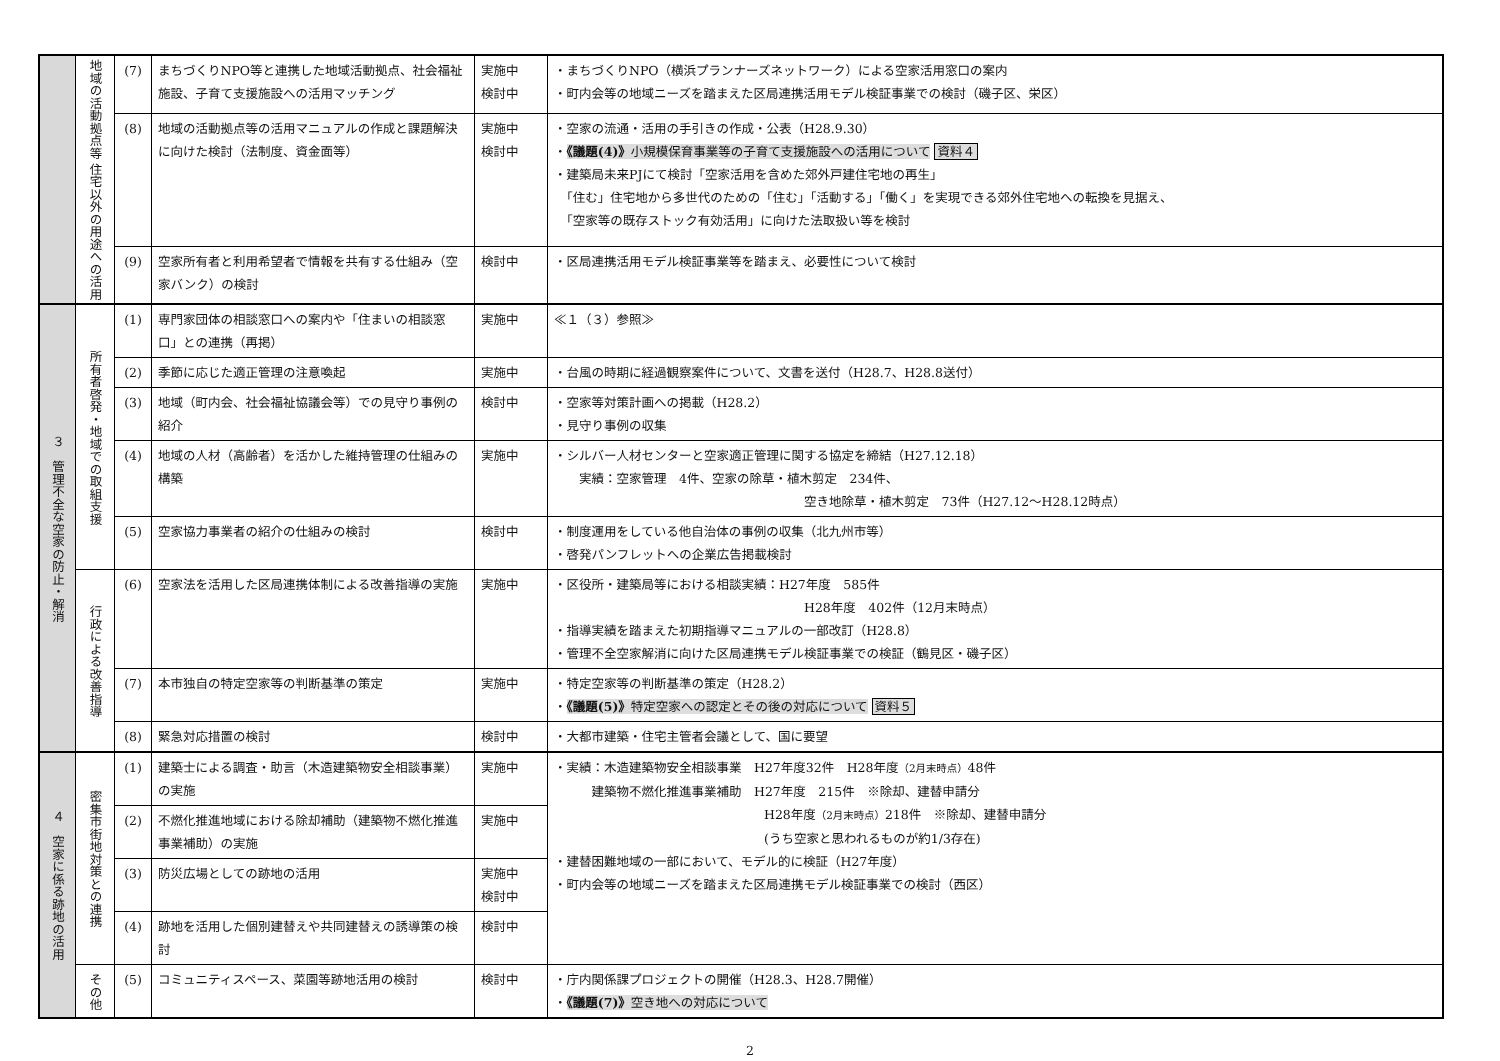| | 地域の活動拠点等 住宅以外の用途への活用 | (7) | まちづくりNPO等と連携した地域活動拠点、社会福祉施設、子育て支援施設への活用マッチング | 実施中 検討中 | ・まちづくりNPO（横浜プランナーズネットワーク）による空家活用窓口の案内 ・町内会等の地域ニーズを踏まえた区局連携活用モデル検証事業での検討（磯子区、栄区） |
| | | (8) | 地域の活動拠点等の活用マニュアルの作成と課題解決に向けた検討（法制度、資金面等） | 実施中 検討中 | ・空家の流通・活用の手引きの作成・公表（H28.9.30） ・ 《議題(4)》 小規模保育事業等の子育て支援施設への活用について 資料４ ・建築局未来PJにて検討「空家活用を含めた郊外戸建住宅地の再生」 「住む」住宅地から多世代のための「住む」「活動する」「働く」を実現できる郊外住宅地への転換を見据え、 「空家等の既存ストック有効活用」に向けた法取扱い等を検討 |
| | | (9) | 空家所有者と利用希望者で情報を共有する仕組み（空家バンク）の検討 | 検討中 | ・区局連携活用モデル検証事業等を踏まえ、必要性について検討 |
| ３ 管理不全な空家の防止・解消 | 所有者啓発・地域での取組支援 | (1) | 専門家団体の相談窓口への案内や「住まいの相談窓口」との連携（再掲） | 実施中 | ≪１（３）参照≫ |
| | | (2) | 季節に応じた適正管理の注意喚起 | 実施中 | ・台風の時期に経過観察案件について、文書を送付（H28.7、H28.8送付） |
| | | (3) | 地域（町内会、社会福祉協議会等）での見守り事例の紹介 | 検討中 | ・空家等対策計画への掲載（H28.2） ・見守り事例の収集 |
| | | (4) | 地域の人材（高齢者）を活かした維持管理の仕組みの構築 | 実施中 | ・シルバー人材センターと空家適正管理に関する協定を締結（H27.12.18） 実績：空家管理 4件、空家の除草・植木剪定 234件、 空き地除草・植木剪定 73件（H27.12～H28.12時点） |
| | | (5) | 空家協力事業者の紹介の仕組みの検討 | 検討中 | ・制度運用をしている他自治体の事例の収集（北九州市等） ・啓発パンフレットへの企業広告掲載検討 |
| | 行政による改善指導 | (6) | 空家法を活用した区局連携体制による改善指導の実施 | 実施中 | ・区役所・建築局等における相談実績：H27年度 585件 H28年度 402件（12月末時点） ・指導実績を踏まえた初期指導マニュアルの一部改訂（H28.8） ・管理不全空家解消に向けた区局連携モデル検証事業での検証（鶴見区・磯子区） |
| | | (7) | 本市独自の特定空家等の判断基準の策定 | 実施中 | ・特定空家等の判断基準の策定（H28.2） ・ 《議題(5)》 特定空家への認定とその後の対応について 資料５ |
| | | (8) | 緊急対応措置の検討 | 検討中 | ・大都市建築・住宅主管者会議として、国に要望 |
| ４ 空家に係る跡地の活用 | 密集市街地対策との連携 | (1) | 建築士による調査・助言（木造建築物安全相談事業）の実施 | 実施中 | ・実績：木造建築物安全相談事業 H27年度32件 H28年度 （2月末時点） 48件 建築物不燃化推進事業補助 H27年度 215件 ※除却、建替申請分 H28年度 （2月末時点） 218件 ※除却、建替申請分 (うち空家と思われるものが約1/3存在) ・建替困難地域の一部において、モデル的に検証（H27年度） ・町内会等の地域ニーズを踏まえた区局連携モデル検証事業での検討（西区） |
| | | (2) | 不燃化推進地域における除却補助（建築物不燃化推進事業補助）の実施 | 実施中 | |
| | | (3) | 防災広場としての跡地の活用 | 実施中 検討中 | |
| | | (4) | 跡地を活用した個別建替えや共同建替えの誘導策の検討 | 検討中 | |
| | その他 | (5) | コミュニティスペース、菜園等跡地活用の検討 | 検討中 | ・庁内関係課プロジェクトの開催（H28.3、H28.7開催） ・ 《議題(7)》 空き地への対応について |
2